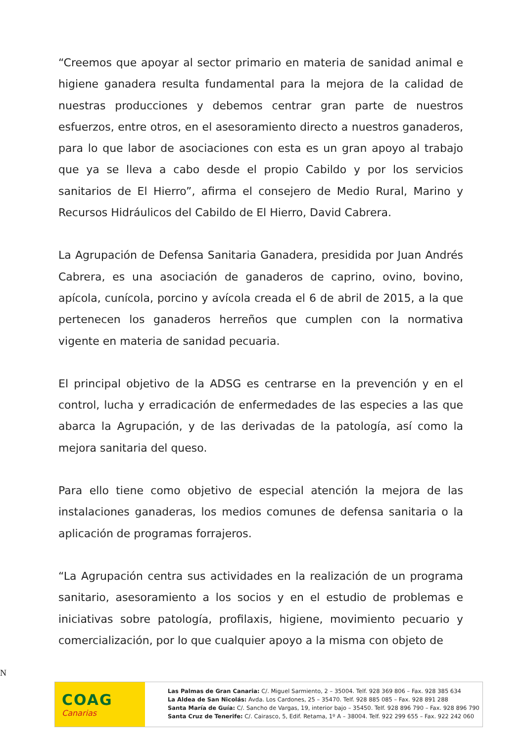“Creemos que apoyar al sector primario en materia de sanidad animal e higiene ganadera resulta fundamental para la mejora de la calidad de nuestras producciones y debemos centrar gran parte de nuestros esfuerzos, entre otros, en el asesoramiento directo a nuestros ganaderos, para lo que labor de asociaciones con esta es un gran apoyo al trabajo que ya se lleva a cabo desde el propio Cabildo y por los servicios sanitarios de El Hierro”, afirma el consejero de Medio Rural, Marino y Recursos Hidráulicos del Cabildo de El Hierro, David Cabrera.
La Agrupación de Defensa Sanitaria Ganadera, presidida por Juan Andrés Cabrera, es una asociación de ganaderos de caprino, ovino, bovino, apícola, cunícola, porcino y avícola creada el 6 de abril de 2015, a la que pertenecen los ganaderos herreños que cumplen con la normativa vigente en materia de sanidad pecuaria.
El principal objetivo de la ADSG es centrarse en la prevención y en el control, lucha y erradicación de enfermedades de las especies a las que abarca la Agrupación, y de las derivadas de la patología, así como la mejora sanitaria del queso.
Para ello tiene como objetivo de especial atención la mejora de las instalaciones ganaderas, los medios comunes de defensa sanitaria o la aplicación de programas forrajeros.
“La Agrupación centra sus actividades en la realización de un programa sanitario, asesoramiento a los socios y en el estudio de problemas e iniciativas sobre patología, profilaxis, higiene, movimiento pecuario y comercialización, por lo que cualquier apoyo a la misma con objeto de
N
COAG
Canarias
Las Palmas de Gran Canaria: C/. Miguel Sarmiento, 2 – 35004. Telf. 928 369 806 – Fax. 928 385 634
La Aldea de San Nicolás: Avda. Los Cardones, 25 – 35470. Telf. 928 885 085 – Fax. 928 891 288
Santa María de Guía: C/. Sancho de Vargas, 19, interior bajo – 35450. Telf. 928 896 790 – Fax. 928 896 790
Santa Cruz de Tenerife: C/. Cairasco, 5, Edif. Retama, 1º A – 38004. Telf. 922 299 655 – Fax. 922 242 060